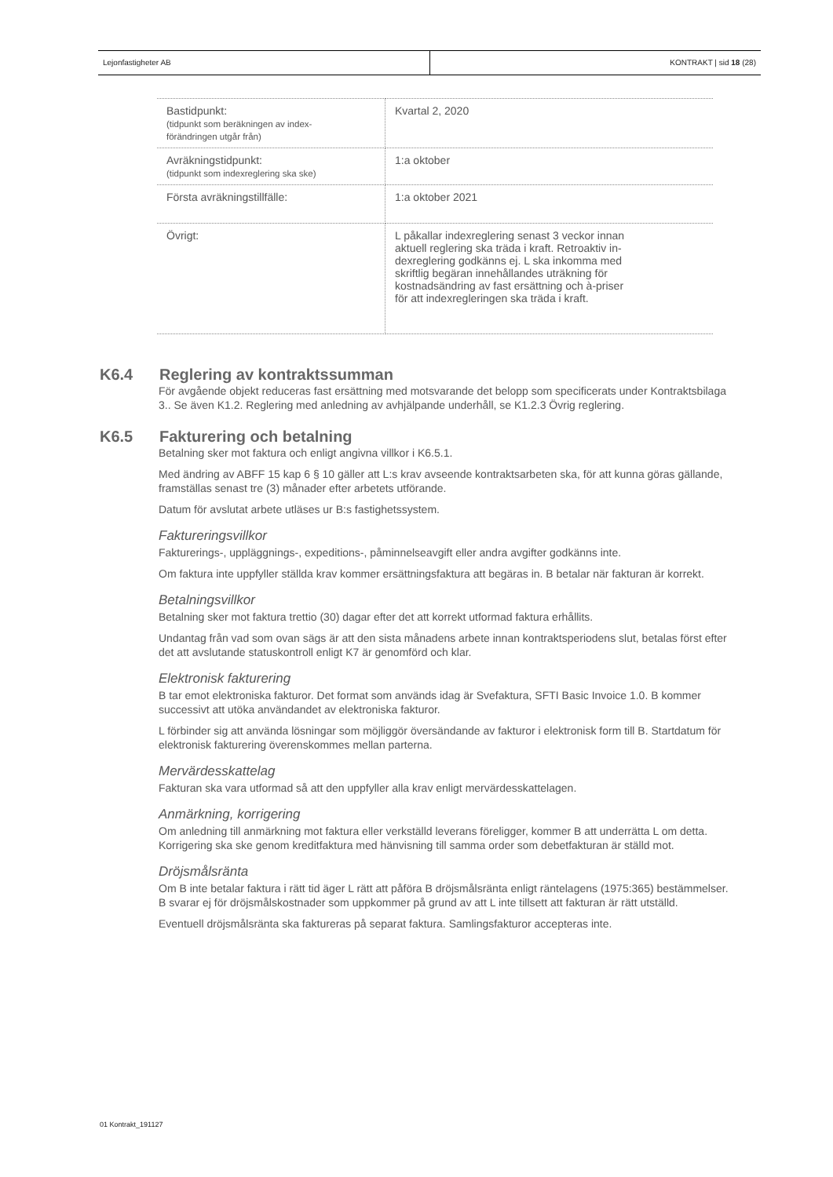Lejonfastigheter AB KONTRAKT | sid 18 (28)
| Bastidpunkt: (tidpunkt som beräkningen av index- förändringen utgår från) | Kvartal 2, 2020 |
| Avräkningstidpunkt: (tidpunkt som indexreglering ska ske) | 1:a oktober |
| Första avräkningstillfälle: | 1:a oktober 2021 |
| Övrigt: | L påkallar indexreglering senast 3 veckor innan aktuell reglering ska träda i kraft. Retroaktiv in- dexreglering godkänns ej. L ska inkomma med skriftlig begäran innehållandes uträkning för kostnadsändring av fast ersättning och à-priser för att indexregleringen ska träda i kraft. |
K6.4 Reglering av kontraktssumman
För avgående objekt reduceras fast ersättning med motsvarande det belopp som specificerats under Kontraktsbilaga 3.. Se även K1.2. Reglering med anledning av avhjälpande underhåll, se K1.2.3 Övrig reglering.
K6.5 Fakturering och betalning
Betalning sker mot faktura och enligt angivna villkor i K6.5.1.
Med ändring av ABFF 15 kap 6 § 10 gäller att L:s krav avseende kontraktsarbeten ska, för att kunna göras gällande, framställas senast tre (3) månader efter arbetets utförande.
Datum för avslutat arbete utläses ur B:s fastighetssystem.
Faktureringsvillkor
Fakturerings-, uppläggnings-, expeditions-, påminnelseavgift eller andra avgifter godkänns inte.
Om faktura inte uppfyller ställda krav kommer ersättningsfaktura att begäras in. B betalar när fakturan är korrekt.
Betalningsvillkor
Betalning sker mot faktura trettio (30) dagar efter det att korrekt utformad faktura erhållits.
Undantag från vad som ovan sägs är att den sista månadens arbete innan kontraktsperiodens slut, betalas först efter det att avslutande statuskontroll enligt K7 är genomförd och klar.
Elektronisk fakturering
B tar emot elektroniska fakturor. Det format som används idag är Svefaktura, SFTI Basic Invoice 1.0. B kommer successivt att utöka användandet av elektroniska fakturor.
L förbinder sig att använda lösningar som möjliggör översändande av fakturor i elektronisk form till B. Startdatum för elektronisk fakturering överenskommes mellan parterna.
Mervärdesskattelag
Fakturan ska vara utformad så att den uppfyller alla krav enligt mervärdesskattelagen.
Anmärkning, korrigering
Om anledning till anmärkning mot faktura eller verkställd leverans föreligger, kommer B att underrätta L om detta. Korrigering ska ske genom kreditfaktura med hänvisning till samma order som debetfakturan är ställd mot.
Dröjsmålsränta
Om B inte betalar faktura i rätt tid äger L rätt att påföra B dröjsmålsränta enligt räntelagens (1975:365) bestämmelser. B svarar ej för dröjsmålskostnader som uppkommer på grund av att L inte tillsett att fakturan är rätt utställd.
Eventuell dröjsmålsränta ska faktureras på separat faktura. Samlingsfakturor accepteras inte.
01 Kontrakt_191127